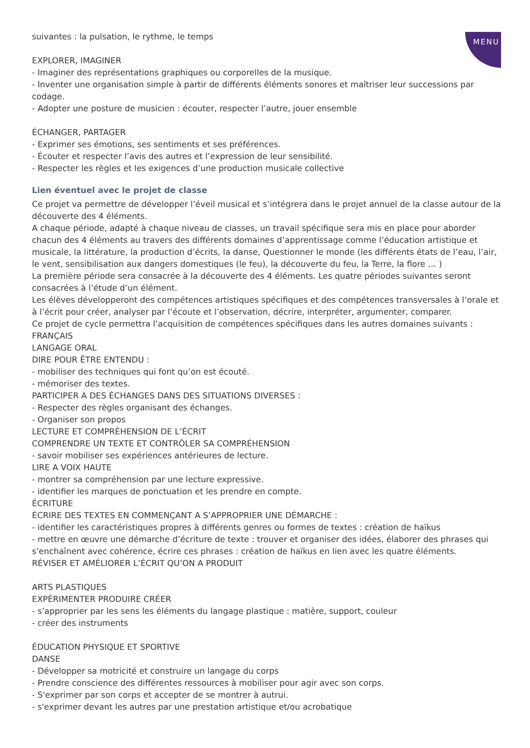MENU
suivantes : la pulsation, le rythme, le temps
EXPLORER, IMAGINER
- Imaginer des représentations graphiques ou corporelles de la musique.
- Inventer une organisation simple à partir de différents éléments sonores et maîtriser leur successions par codage.
- Adopter une posture de musicien : écouter, respecter l’autre, jouer ensemble
ÉCHANGER, PARTAGER
- Exprimer ses émotions, ses sentiments et ses préférences.
- Écouter et respecter l’avis des autres et l’expression de leur sensibilité.
- Respecter les règles et les exigences d’une production musicale collective
Lien éventuel avec le projet de classe
Ce projet va permettre de développer l’éveil musical et s’intégrera dans le projet annuel de la classe autour de la découverte des 4 éléments.
A chaque période, adapté à chaque niveau de classes, un travail spécifique sera mis en place pour aborder chacun des 4 éléments au travers des différents domaines d’apprentissage comme l’éducation artistique et musicale, la littérature, la production d’écrits, la danse, Questionner le monde (les différents états de l’eau, l’air, le vent, sensibilisation aux dangers domestiques (le feu), la découverte du feu, la Terre, la flore … )
La première période sera consacrée à la découverte des 4 éléments. Les quatre périodes suivantes seront consacrées à l’étude d’un élément.
Les élèves développeront des compétences artistiques spécifiques et des compétences transversales à l’orale et à l’écrit pour créer, analyser par l’écoute et l’observation, décrire, interpréter, argumenter, comparer.
Ce projet de cycle permettra l’acquisition de compétences spécifiques dans les autres domaines suivants :
FRANÇAIS
LANGAGE ORAL
DIRE POUR ÊTRE ENTENDU :
- mobiliser des techniques qui font qu’on est écouté.
- mémoriser des textes.
PARTICIPER A DES ÉCHANGES DANS DES SITUATIONS DIVERSES :
- Respecter des règles organisant des échanges.
- Organiser son propos
LECTURE ET COMPRÉHENSION DE L’ÉCRIT
COMPRENDRE UN TEXTE ET CONTRÔLER SA COMPRÉHENSION
- savoir mobiliser ses expériences antérieures de lecture.
LIRE A VOIX HAUTE
- montrer sa compréhension par une lecture expressive.
- identifier les marques de ponctuation et les prendre en compte.
ÉCRITURE
ÉCRIRE DES TEXTES EN COMMENÇANT A S’APPROPRIER UNE DÉMARCHE :
- identifier les caractéristiques propres à différents genres ou formes de textes : création de haïkus
- mettre en œuvre une démarche d’écriture de texte : trouver et organiser des idées, élaborer des phrases qui s’enchaînent avec cohérence, écrire ces phrases : création de haïkus en lien avec les quatre éléments.
RÉVISER ET AMÉLIORER L’ÉCRIT QU’ON A PRODUIT
ARTS PLASTIQUES
EXPÉRIMENTER PRODUIRE CRÉER
- s’approprier par les sens les éléments du langage plastique : matière, support, couleur
- créer des instruments
ÉDUCATION PHYSIQUE ET SPORTIVE
DANSE
- Développer sa motricité et construire un langage du corps
- Prendre conscience des différentes ressources à mobiliser pour agir avec son corps.
- S'exprimer par son corps et accepter de se montrer à autrui.
- s'exprimer devant les autres par une prestation artistique et/ou acrobatique